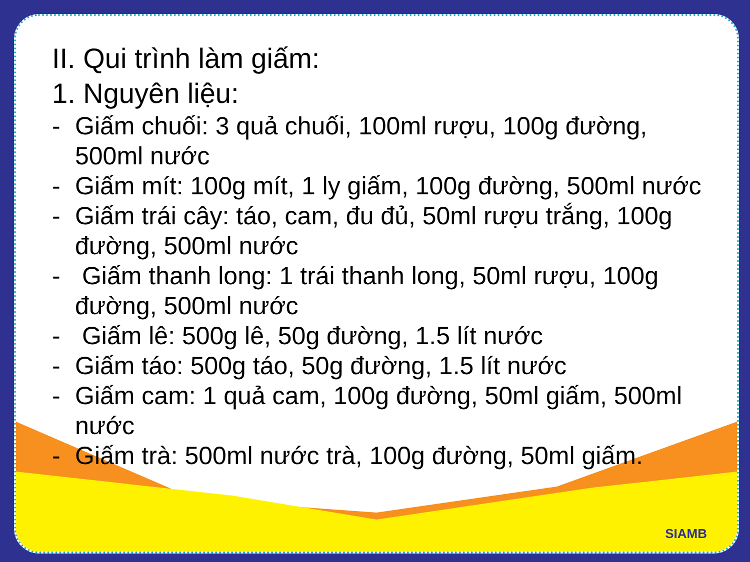II. Qui trình làm giấm:
1. Nguyên liệu:
- Giấm chuối: 3 quả chuối, 100ml rượu, 100g đường, 500ml nước
- Giấm mít: 100g mít, 1 ly giấm, 100g đường, 500ml nước
- Giấm trái cây: táo, cam, đu đủ, 50ml rượu trắng, 100g đường, 500ml nước
- Giấm thanh long: 1 trái thanh long, 50ml rượu, 100g đường, 500ml nước
- Giấm lê: 500g lê, 50g đường, 1.5 lít nước
- Giấm táo: 500g táo, 50g đường, 1.5 lít nước
- Giấm cam: 1 quả cam, 100g đường, 50ml giấm, 500ml nước
- Giấm trà: 500ml nước trà, 100g đường, 50ml giấm.
SIAMB